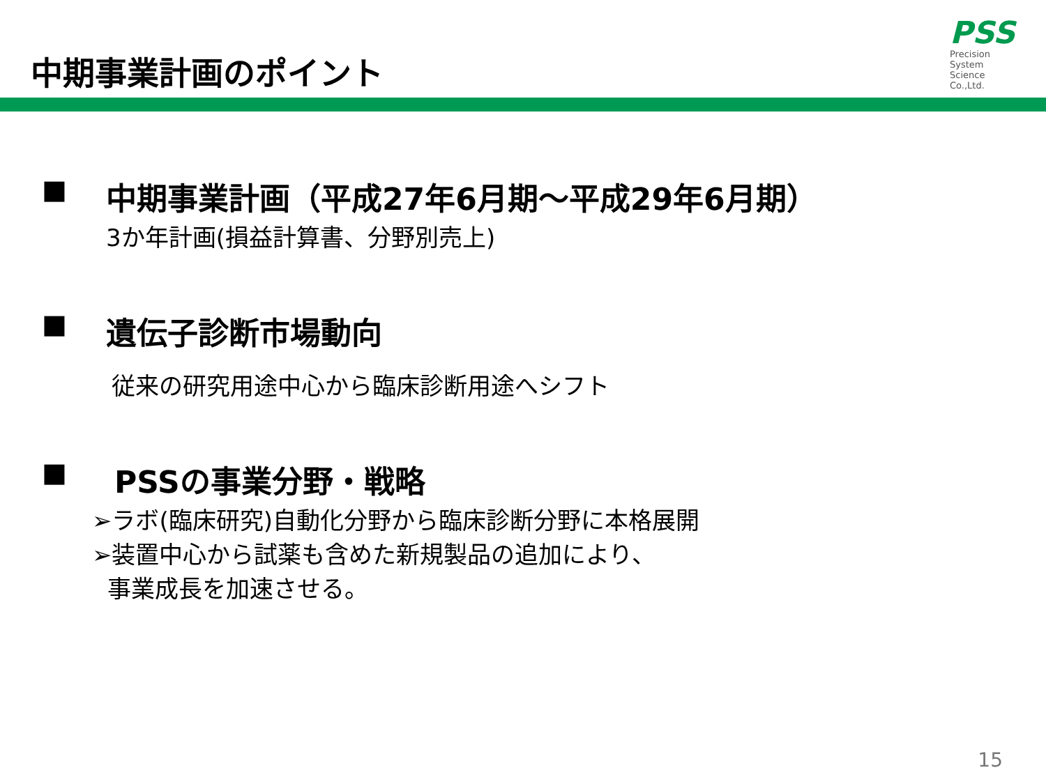中期事業計画のポイント
PSS
Precision
System
Science
Co.,Ltd.
■ 中期事業計画（平成27年6月期～平成29年6月期）
3か年計画(損益計算書、分野別売上)
■ 遺伝子診断市場動向
従来の研究用途中心から臨床診断用途へシフト
■ PSSの事業分野・戦略
➢ラボ(臨床研究)自動化分野から臨床診断分野に本格展開
➢装置中心から試薬も含めた新規製品の追加により、
事業成長を加速させる。
15